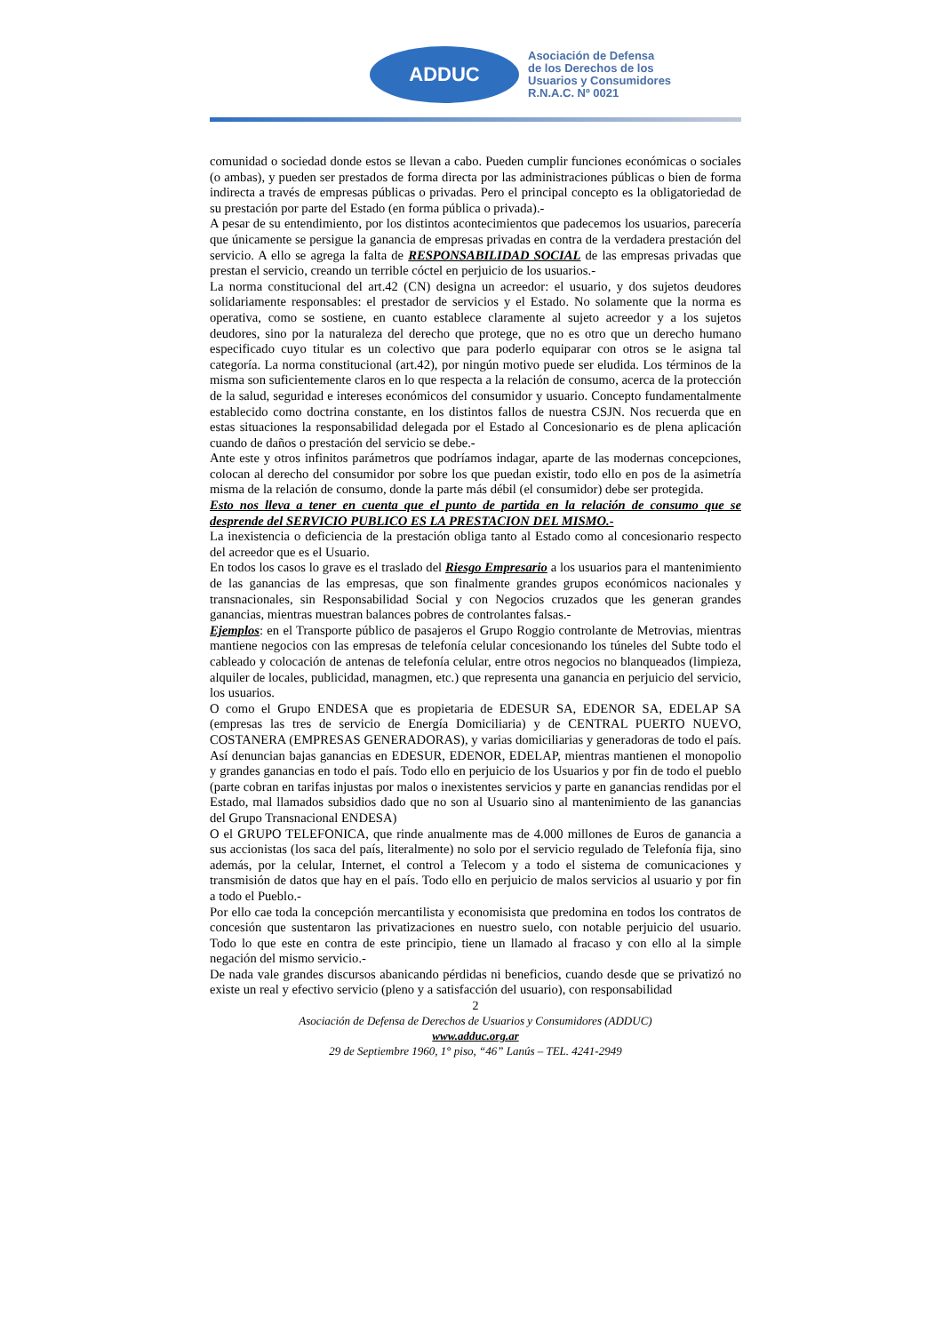ADDUC
Asociación de Defensa
de los Derechos de los
Usuarios y Consumidores
R.N.A.C. Nº 0021
comunidad o sociedad donde estos se llevan a cabo. Pueden cumplir funciones económicas o sociales (o ambas), y pueden ser prestados de forma directa por las administraciones públicas o bien de forma indirecta a través de empresas públicas o privadas. Pero el principal concepto es la obligatoriedad de su prestación por parte del Estado (en forma pública o privada).-
A pesar de su entendimiento, por los distintos acontecimientos que padecemos los usuarios, parecería que únicamente se persigue la ganancia de empresas privadas en contra de la verdadera prestación del servicio. A ello se agrega la falta de RESPONSABILIDAD SOCIAL de las empresas privadas que prestan el servicio, creando un terrible cóctel en perjuicio de los usuarios.-
La norma constitucional del art.42 (CN) designa un acreedor: el usuario, y dos sujetos deudores solidariamente responsables: el prestador de servicios y el Estado. No solamente que la norma es operativa, como se sostiene, en cuanto establece claramente al sujeto acreedor y a los sujetos deudores, sino por la naturaleza del derecho que protege, que no es otro que un derecho humano especificado cuyo titular es un colectivo que para poderlo equiparar con otros se le asigna tal categoría. La norma constitucional (art.42), por ningún motivo puede ser eludida. Los términos de la misma son suficientemente claros en lo que respecta a la relación de consumo, acerca de la protección de la salud, seguridad e intereses económicos del consumidor y usuario. Concepto fundamentalmente establecido como doctrina constante, en los distintos fallos de nuestra CSJN. Nos recuerda que en estas situaciones la responsabilidad delegada por el Estado al Concesionario es de plena aplicación cuando de daños o prestación del servicio se debe.-
Ante este y otros infinitos parámetros que podríamos indagar, aparte de las modernas concepciones, colocan al derecho del consumidor por sobre los que puedan existir, todo ello en pos de la asimetría misma de la relación de consumo, donde la parte más débil (el consumidor) debe ser protegida.
Esto nos lleva a tener en cuenta que el punto de partida en la relación de consumo que se desprende del SERVICIO PUBLICO ES LA PRESTACION DEL MISMO.-
La inexistencia o deficiencia de la prestación obliga tanto al Estado como al concesionario respecto del acreedor que es el Usuario.
En todos los casos lo grave es el traslado del Riesgo Empresario a los usuarios para el mantenimiento de las ganancias de las empresas, que son finalmente grandes grupos económicos nacionales y transnacionales, sin Responsabilidad Social y con Negocios cruzados que les generan grandes ganancias, mientras muestran balances pobres de controlantes falsas.-
Ejemplos: en el Transporte público de pasajeros el Grupo Roggio controlante de Metrovias, mientras mantiene negocios con las empresas de telefonía celular concesionando los túneles del Subte todo el cableado y colocación de antenas de telefonía celular, entre otros negocios no blanqueados (limpieza, alquiler de locales, publicidad, managmen, etc.) que representa una ganancia en perjuicio del servicio, los usuarios.
O como el Grupo ENDESA que es propietaria de EDESUR SA, EDENOR SA, EDELAP SA (empresas las tres de servicio de Energía Domiciliaria) y de CENTRAL PUERTO NUEVO, COSTANERA (EMPRESAS GENERADORAS), y varias domiciliarias y generadoras de todo el país. Así denuncian bajas ganancias en EDESUR, EDENOR, EDELAP, mientras mantienen el monopolio y grandes ganancias en todo el país. Todo ello en perjuicio de los Usuarios y por fin de todo el pueblo (parte cobran en tarifas injustas por malos o inexistentes servicios y parte en ganancias rendidas por el Estado, mal llamados subsidios dado que no son al Usuario sino al mantenimiento de las ganancias del Grupo Transnacional ENDESA)
O el GRUPO TELEFONICA, que rinde anualmente mas de 4.000 millones de Euros de ganancia a sus accionistas (los saca del país, literalmente) no solo por el servicio regulado de Telefonía fija, sino además, por la celular, Internet, el control a Telecom y a todo el sistema de comunicaciones y transmisión de datos que hay en el país. Todo ello en perjuicio de malos servicios al usuario y por fin a todo el Pueblo.-
Por ello cae toda la concepción mercantilista y economisista que predomina en todos los contratos de concesión que sustentaron las privatizaciones en nuestro suelo, con notable perjuicio del usuario. Todo lo que este en contra de este principio, tiene un llamado al fracaso y con ello al la simple negación del mismo servicio.-
De nada vale grandes discursos abanicando pérdidas ni beneficios, cuando desde que se privatizó no existe un real y efectivo servicio (pleno y a satisfacción del usuario), con responsabilidad
2
Asociación de Defensa de Derechos de Usuarios y Consumidores (ADDUC)
www.adduc.org.ar
29 de Septiembre 1960, 1° piso, “46” Lanús – TEL. 4241-2949